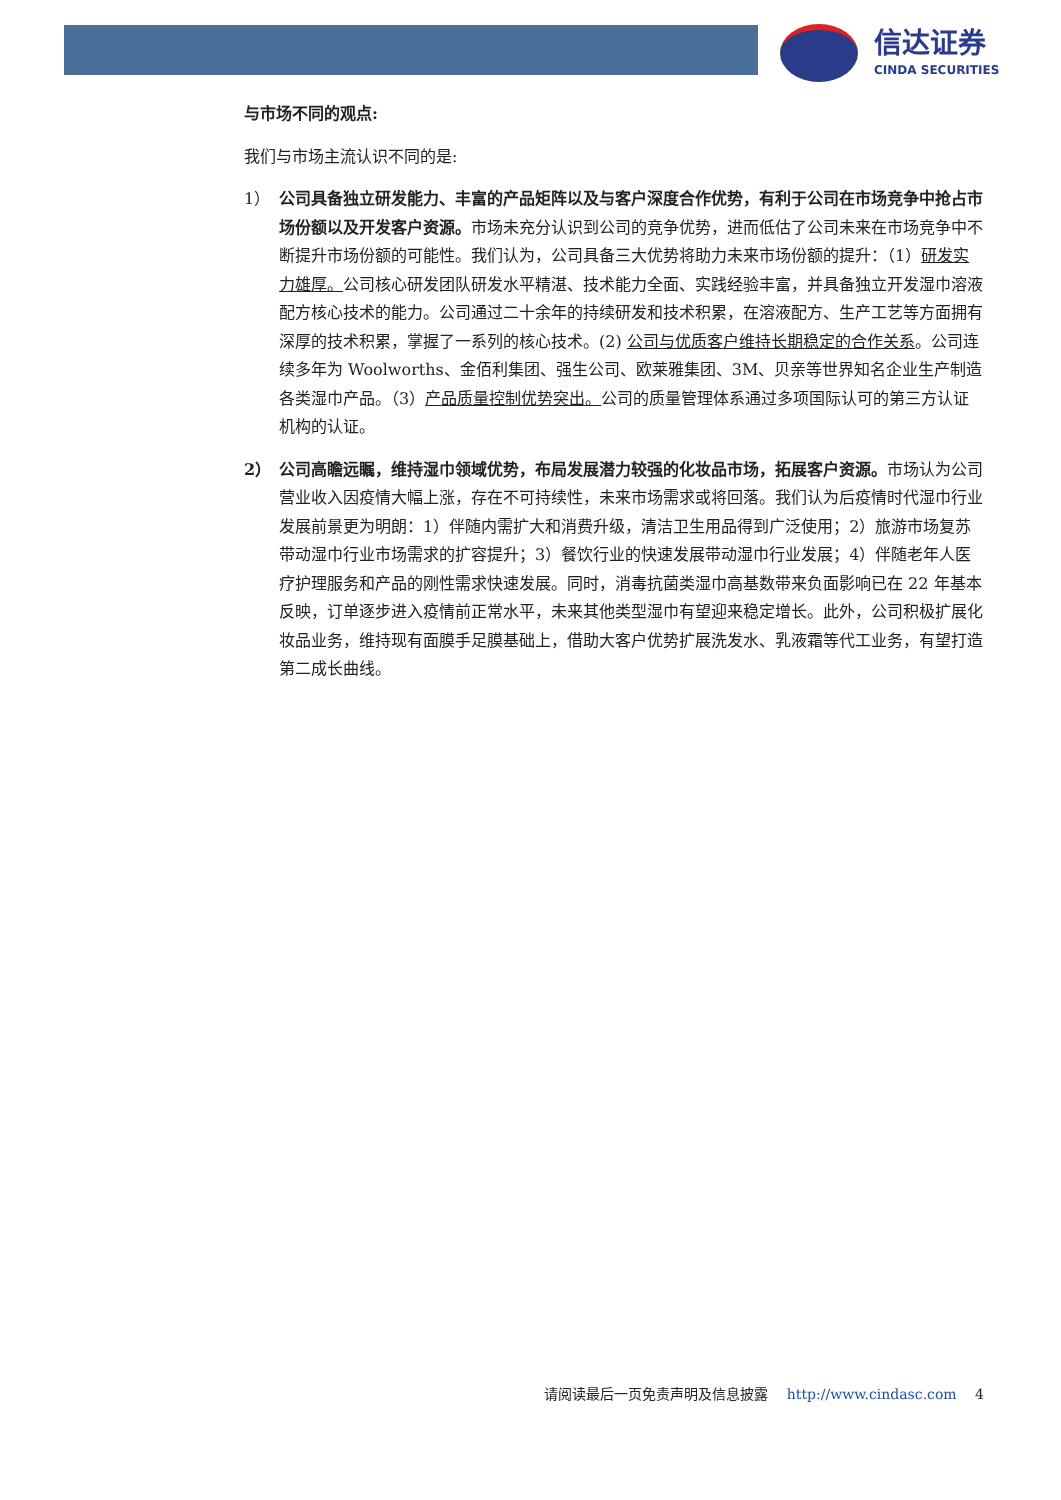信达证券
CINDA SECURITIES
与市场不同的观点:
我们与市场主流认识不同的是:
1） 公司具备独立研发能力、丰富的产品矩阵以及与客户深度合作优势，有利于公司在市场竞争中抢占市场份额以及开发客户资源。市场未充分认识到公司的竞争优势，进而低估了公司未来在市场竞争中不断提升市场份额的可能性。我们认为，公司具备三大优势将助力未来市场份额的提升：（1）研发实力雄厚。公司核心研发团队研发水平精湛、技术能力全面、实践经验丰富，并具备独立开发湿巾溶液配方核心技术的能力。公司通过二十余年的持续研发和技术积累，在溶液配方、生产工艺等方面拥有深厚的技术积累，掌握了一系列的核心技术。(2) 公司与优质客户维持长期稳定的合作关系。公司连续多年为 Woolworths、金佰利集团、强生公司、欧莱雅集团、3M、贝亲等世界知名企业生产制造各类湿巾产品。（3）产品质量控制优势突出。公司的质量管理体系通过多项国际认可的第三方认证机构的认证。
2） 公司高瞻远瞩，维持湿巾领域优势，布局发展潜力较强的化妆品市场，拓展客户资源。市场认为公司营业收入因疫情大幅上涨，存在不可持续性，未来市场需求或将回落。我们认为后疫情时代湿巾行业发展前景更为明朗：1）伴随内需扩大和消费升级，清洁卫生用品得到广泛使用；2）旅游市场复苏带动湿巾行业市场需求的扩容提升；3）餐饮行业的快速发展带动湿巾行业发展；4）伴随老年人医疗护理服务和产品的刚性需求快速发展。同时，消毒抗菌类湿巾高基数带来负面影响已在 22 年基本反映，订单逐步进入疫情前正常水平，未来其他类型湿巾有望迎来稳定增长。此外，公司积极扩展化妆品业务，维持现有面膜手足膜基础上，借助大客户优势扩展洗发水、乳液霜等代工业务，有望打造第二成长曲线。
请阅读最后一页免责声明及信息披露 http://www.cindasc.com 4